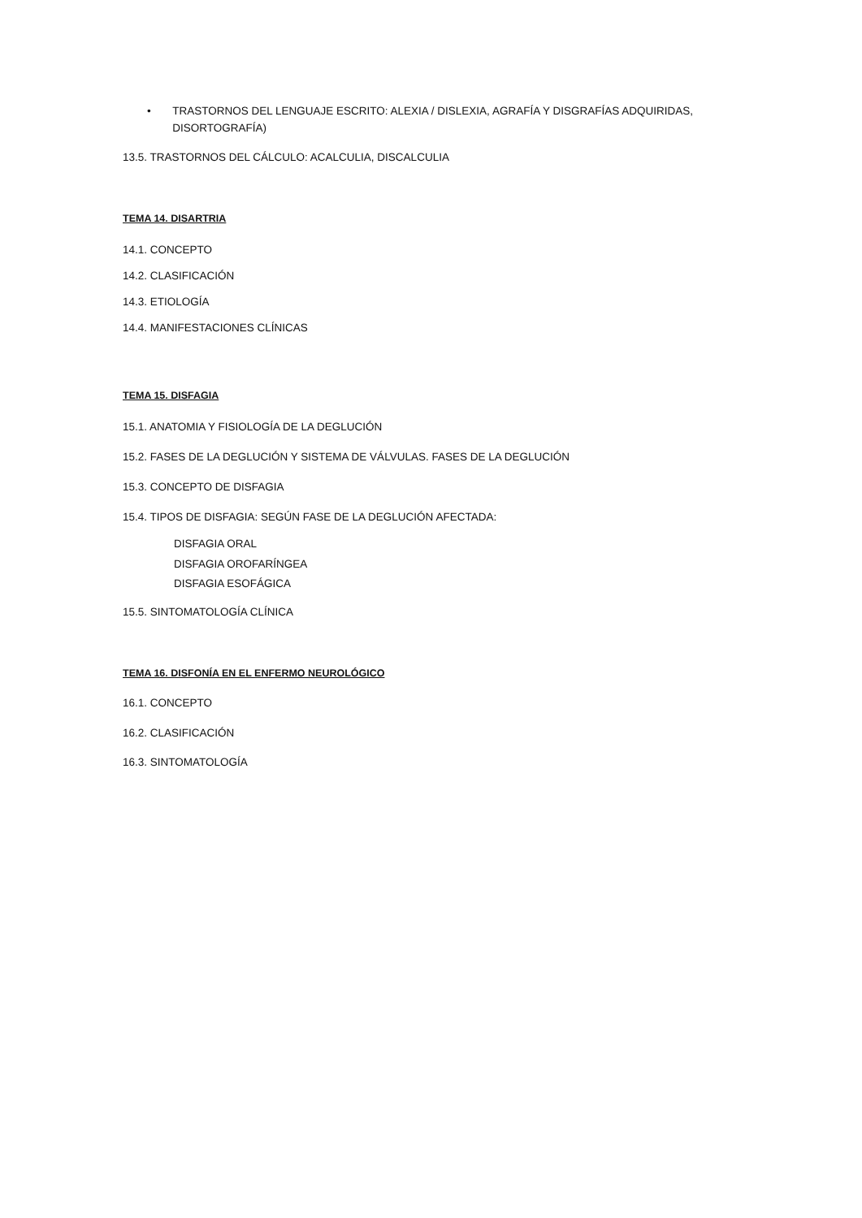• TRASTORNOS DEL LENGUAJE ESCRITO: ALEXIA / DISLEXIA, AGRAFÍA Y DISGRAFÍAS ADQUIRIDAS, DISORTOGRAFÍA)
13.5. TRASTORNOS DEL CÁLCULO: ACALCULIA, DISCALCULIA
TEMA 14. DISARTRIA
14.1. CONCEPTO
14.2. CLASIFICACIÓN
14.3. ETIOLOGÍA
14.4. MANIFESTACIONES CLÍNICAS
TEMA 15. DISFAGIA
15.1. ANATOMIA Y FISIOLOGÍA DE LA DEGLUCIÓN
15.2. FASES DE LA DEGLUCIÓN Y SISTEMA DE VÁLVULAS. FASES DE LA DEGLUCIÓN
15.3. CONCEPTO DE DISFAGIA
15.4. TIPOS DE DISFAGIA: SEGÚN FASE DE LA DEGLUCIÓN AFECTADA:
DISFAGIA ORAL
DISFAGIA OROFARÍNGEA
DISFAGIA ESOFÁGICA
15.5. SINTOMATOLOGÍA CLÍNICA
TEMA 16. DISFONÍA EN EL ENFERMO NEUROLÓGICO
16.1. CONCEPTO
16.2. CLASIFICACIÓN
16.3. SINTOMATOLOGÍA